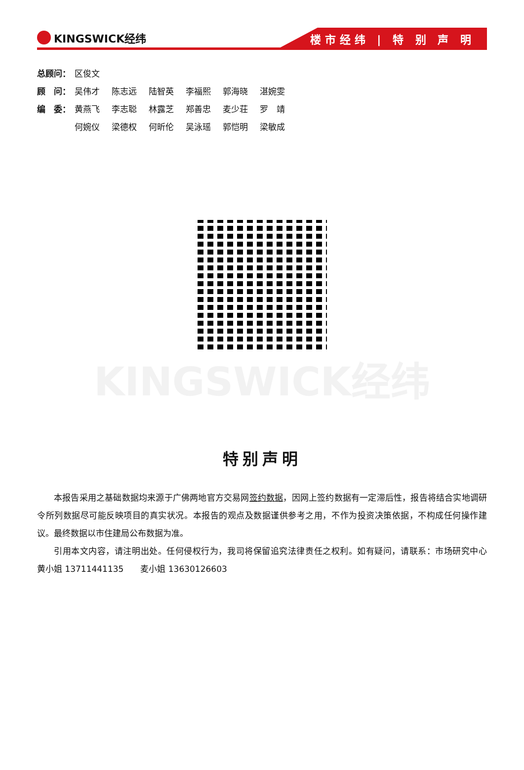KINGSWICK经纬
楼市经纬 | 特 别 声 明
总顾问： 区俊文
顾　问： 吴伟才 陈志远 陆智英 李福熙 郭海晓 湛婉雯
编　委： 黄燕飞 李志聪 林露芝 郑善忠 麦少荘 罗　靖
何婉仪 梁德权 何昕伦 吴泳瑶 郭恺明 梁敏成
KINGSWICK经纬
特别声明
本报告采用之基础数据均来源于广佛两地官方交易网签约数据，因网上签约数据有一定滞后性，报告将结合实地调研令所列数据尽可能反映项目的真实状况。本报告的观点及数据谨供参考之用，不作为投资决策依据，不构成任何操作建议。最终数据以市住建局公布数据为准。
引用本文内容，请注明出处。任何侵权行为，我司将保留追究法律责任之权利。如有疑问，请联系：市场研究中心　　黄小姐 13711441135　　麦小姐 13630126603